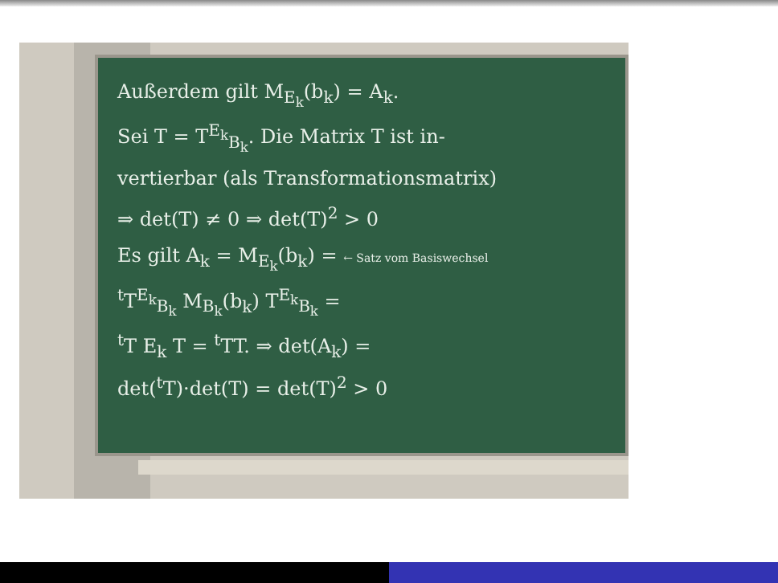Außerdem gilt M<sub>E<sub>k</sub></sub>(b<sub>k</sub>) = A<sub>k</sub>.
Sei T = T<sup>E<sub>k</sub></sup><sub>B<sub>k</sub></sub>. Die Matrix T ist in-
vertierbar (als Transformationsmatrix)
⇒ det(T) ≠ 0 ⇒ det(T)<sup>2</sup> > 0
Es gilt A<sub>k</sub> = M<sub>E<sub>k</sub></sub>(b<sub>k</sub>) = ← Satz vom Basiswechsel
<sup>t</sup> T<sup>E<sub>k</sub></sup><sub>B<sub>k</sub></sub> M<sub>B<sub>k</sub></sub>(b<sub>k</sub>) T<sup>E<sub>k</sub></sup><sub>B<sub>k</sub></sub> =
<sup>t</sup> T E<sub>k</sub> T = <sup>t</sup>TT. ⇒ det(A<sub>k</sub>) =
det(<sup>t</sup>T)·det(T) = det(T)<sup>2</sup> > 0